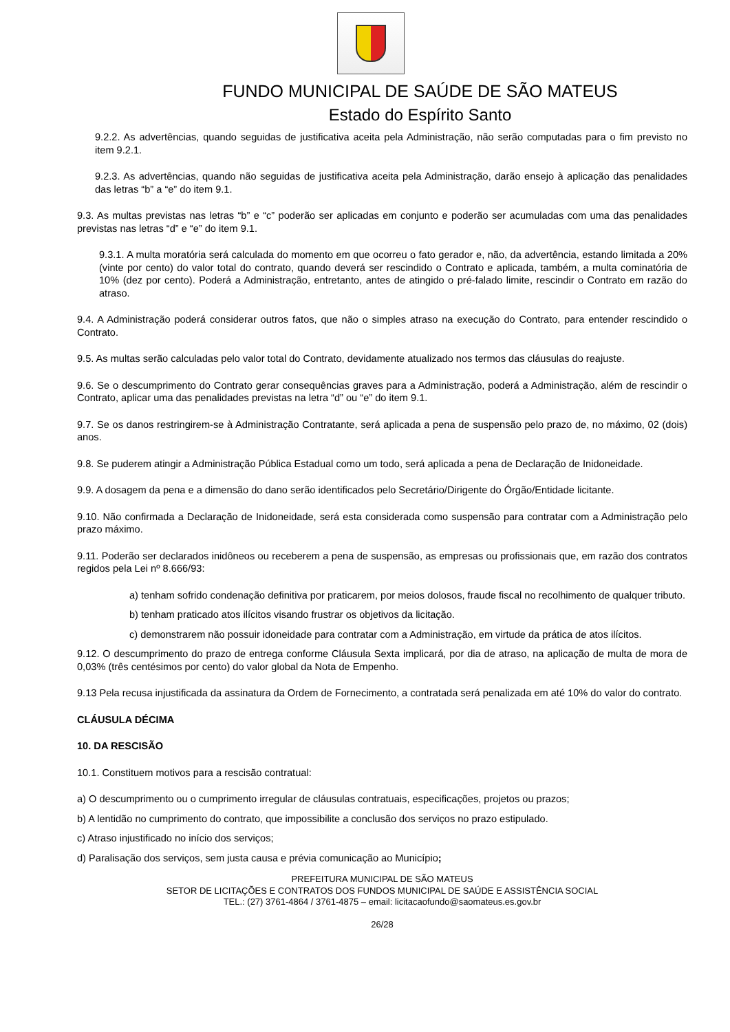FUNDO MUNICIPAL DE SAÚDE DE SÃO MATEUS
Estado do Espírito Santo
9.2.2. As advertências, quando seguidas de justificativa aceita pela Administração, não serão computadas para o fim previsto no item 9.2.1.
9.2.3. As advertências, quando não seguidas de justificativa aceita pela Administração, darão ensejo à aplicação das penalidades das letras “b” a “e” do item 9.1.
9.3. As multas previstas nas letras “b” e “c” poderão ser aplicadas em conjunto e poderão ser acumuladas com uma das penalidades previstas nas letras “d” e “e” do item 9.1.
9.3.1. A multa moratória será calculada do momento em que ocorreu o fato gerador e, não, da advertência, estando limitada a 20% (vinte por cento) do valor total do contrato, quando deverá ser rescindido o Contrato e aplicada, também, a multa cominatória de 10% (dez por cento). Poderá a Administração, entretanto, antes de atingido o pré-falado limite, rescindir o Contrato em razão do atraso.
9.4. A Administração poderá considerar outros fatos, que não o simples atraso na execução do Contrato, para entender rescindido o Contrato.
9.5. As multas serão calculadas pelo valor total do Contrato, devidamente atualizado nos termos das cláusulas do reajuste.
9.6. Se o descumprimento do Contrato gerar consequências graves para a Administração, poderá a Administração, além de rescindir o Contrato, aplicar uma das penalidades previstas na letra “d” ou “e” do item 9.1.
9.7. Se os danos restringirem-se à Administração Contratante, será aplicada a pena de suspensão pelo prazo de, no máximo, 02 (dois) anos.
9.8. Se puderem atingir a Administração Pública Estadual como um todo, será aplicada a pena de Declaração de Inidoneidade.
9.9. A dosagem da pena e a dimensão do dano serão identificados pelo Secretário/Dirigente do Órgão/Entidade licitante.
9.10. Não confirmada a Declaração de Inidoneidade, será esta considerada como suspensão para contratar com a Administração pelo prazo máximo.
9.11. Poderão ser declarados inidôneos ou receberem a pena de suspensão, as empresas ou profissionais que, em razão dos contratos regidos pela Lei nº 8.666/93:
a) tenham sofrido condenação definitiva por praticarem, por meios dolosos, fraude fiscal no recolhimento de qualquer tributo.
b) tenham praticado atos ilícitos visando frustrar os objetivos da licitação.
c) demonstrarem não possuir idoneidade para contratar com a Administração, em virtude da prática de atos ilícitos.
9.12. O descumprimento do prazo de entrega conforme Cláusula Sexta implicará, por dia de atraso, na aplicação de multa de mora de 0,03% (três centésimos por cento) do valor global da Nota de Empenho.
9.13 Pela recusa injustificada da assinatura da Ordem de Fornecimento, a contratada será penalizada em até 10% do valor do contrato.
CLÁUSULA DÉCIMA
10. DA RESCISÃO
10.1. Constituem motivos para a rescisão contratual:
a) O descumprimento ou o cumprimento irregular de cláusulas contratuais, especificações, projetos ou prazos;
b) A lentidão no cumprimento do contrato, que impossibilite a conclusão dos serviços no prazo estipulado.
c) Atraso injustificado no início dos serviços;
d) Paralisação dos serviços, sem justa causa e prévia comunicação ao Município;
PREFEITURA MUNICIPAL DE SÃO MATEUS
SETOR DE LICITAÇÕES E CONTRATOS DOS FUNDOS MUNICIPAL DE SAÚDE E ASSISTÊNCIA SOCIAL
TEL.: (27) 3761-4864 / 3761-4875 – email: licitacaofundo@saomateus.es.gov.br
26/28